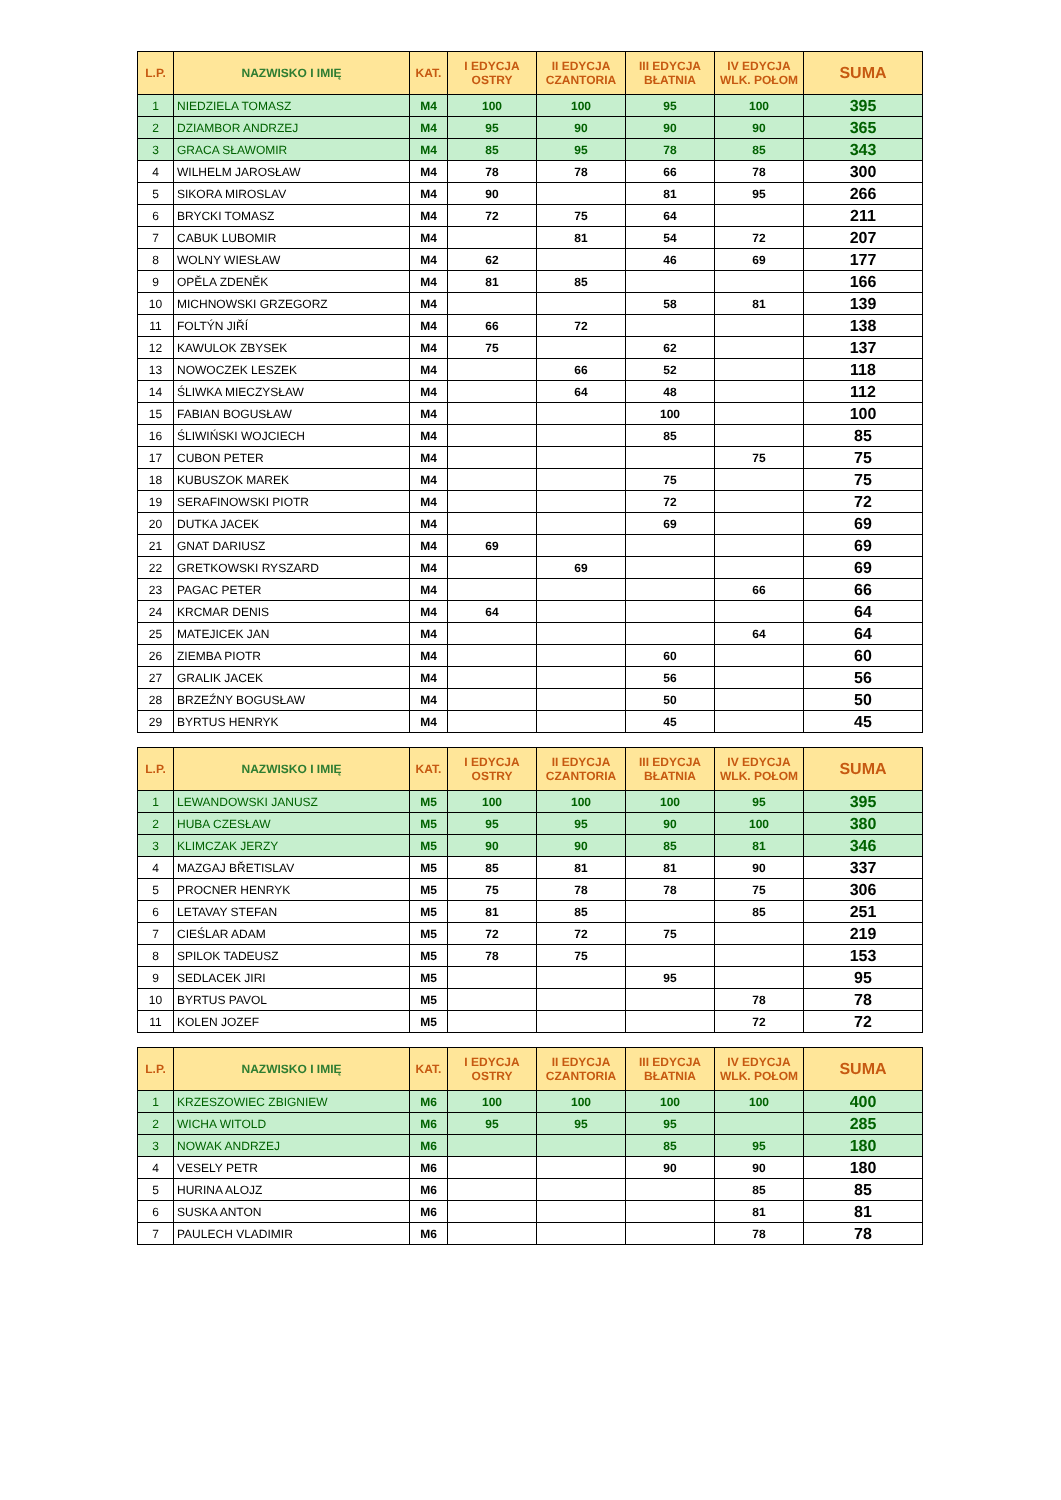| L.P. | NAZWISKO I IMIĘ | KAT. | I EDYCJA OSTRY | II EDYCJA CZANTORIA | III EDYCJA BŁATNIA | IV EDYCJA WLK. POŁOM | SUMA |
| --- | --- | --- | --- | --- | --- | --- | --- |
| 1 | NIEDZIELA TOMASZ | M4 | 100 | 100 | 95 | 100 | 395 |
| 2 | DZIAMBOR ANDRZEJ | M4 | 95 | 90 | 90 | 90 | 365 |
| 3 | GRACA SŁAWOMIR | M4 | 85 | 95 | 78 | 85 | 343 |
| 4 | WILHELM JAROSŁAW | M4 | 78 | 78 | 66 | 78 | 300 |
| 5 | SIKORA MIROSLAV | M4 | 90 | | 81 | 95 | 266 |
| 6 | BRYCKI TOMASZ | M4 | 72 | 75 | 64 | | 211 |
| 7 | CABUK LUBOMIR | M4 | | 81 | 54 | 72 | 207 |
| 8 | WOLNY WIESŁAW | M4 | 62 | | 46 | 69 | 177 |
| 9 | OPĚLA ZDENĚK | M4 | 81 | 85 | | | 166 |
| 10 | MICHNOWSKI GRZEGORZ | M4 | | | 58 | 81 | 139 |
| 11 | FOLTÝN JIŘÍ | M4 | 66 | 72 | | | 138 |
| 12 | KAWULOK ZBYSEK | M4 | 75 | | 62 | | 137 |
| 13 | NOWOCZEK LESZEK | M4 | | 66 | 52 | | 118 |
| 14 | ŚLIWKA MIECZYSŁAW | M4 | | 64 | 48 | | 112 |
| 15 | FABIAN BOGUSŁAW | M4 | | | 100 | | 100 |
| 16 | ŚLIWIŃSKI WOJCIECH | M4 | | | 85 | | 85 |
| 17 | CUBON PETER | M4 | | | | 75 | 75 |
| 18 | KUBUSZOK MAREK | M4 | | | 75 | | 75 |
| 19 | SERAFINOWSKI PIOTR | M4 | | | 72 | | 72 |
| 20 | DUTKA JACEK | M4 | | | 69 | | 69 |
| 21 | GNAT DARIUSZ | M4 | 69 | | | | 69 |
| 22 | GRETKOWSKI RYSZARD | M4 | | 69 | | | 69 |
| 23 | PAGAC PETER | M4 | | | | 66 | 66 |
| 24 | KRCMAR DENIS | M4 | 64 | | | | 64 |
| 25 | MATEJICEK JAN | M4 | | | | 64 | 64 |
| 26 | ZIEMBA PIOTR | M4 | | | 60 | | 60 |
| 27 | GRALIK JACEK | M4 | | | 56 | | 56 |
| 28 | BRZEŹNY BOGUSŁAW | M4 | | | 50 | | 50 |
| 29 | BYRTUS HENRYK | M4 | | | 45 | | 45 |
| L.P. | NAZWISKO I IMIĘ | KAT. | I EDYCJA OSTRY | II EDYCJA CZANTORIA | III EDYCJA BŁATNIA | IV EDYCJA WLK. POŁOM | SUMA |
| 1 | LEWANDOWSKI JANUSZ | M5 | 100 | 100 | 100 | 95 | 395 |
| 2 | HUBA CZESŁAW | M5 | 95 | 95 | 90 | 100 | 380 |
| 3 | KLIMCZAK JERZY | M5 | 90 | 90 | 85 | 81 | 346 |
| 4 | MAZGAJ BŘETISLAV | M5 | 85 | 81 | 81 | 90 | 337 |
| 5 | PROCNER HENRYK | M5 | 75 | 78 | 78 | 75 | 306 |
| 6 | LETAVAY STEFAN | M5 | 81 | 85 | | 85 | 251 |
| 7 | CIEŚLAR ADAM | M5 | 72 | 72 | 75 | | 219 |
| 8 | SPILOK TADEUSZ | M5 | 78 | 75 | | | 153 |
| 9 | SEDLACEK JIRI | M5 | | | 95 | | 95 |
| 10 | BYRTUS PAVOL | M5 | | | | 78 | 78 |
| 11 | KOLEN JOZEF | M5 | | | | 72 | 72 |
| L.P. | NAZWISKO I IMIĘ | KAT. | I EDYCJA OSTRY | II EDYCJA CZANTORIA | III EDYCJA BŁATNIA | IV EDYCJA WLK. POŁOM | SUMA |
| 1 | KRZESZOWIEC ZBIGNIEW | M6 | 100 | 100 | 100 | 100 | 400 |
| 2 | WICHA WITOLD | M6 | 95 | 95 | 95 | | 285 |
| 3 | NOWAK ANDRZEJ | M6 | | | 85 | 95 | 180 |
| 4 | VESELY PETR | M6 | | | 90 | 90 | 180 |
| 5 | HURINA ALOJZ | M6 | | | | 85 | 85 |
| 6 | SUSKA ANTON | M6 | | | | 81 | 81 |
| 7 | PAULECH VLADIMIR | M6 | | | | 78 | 78 |